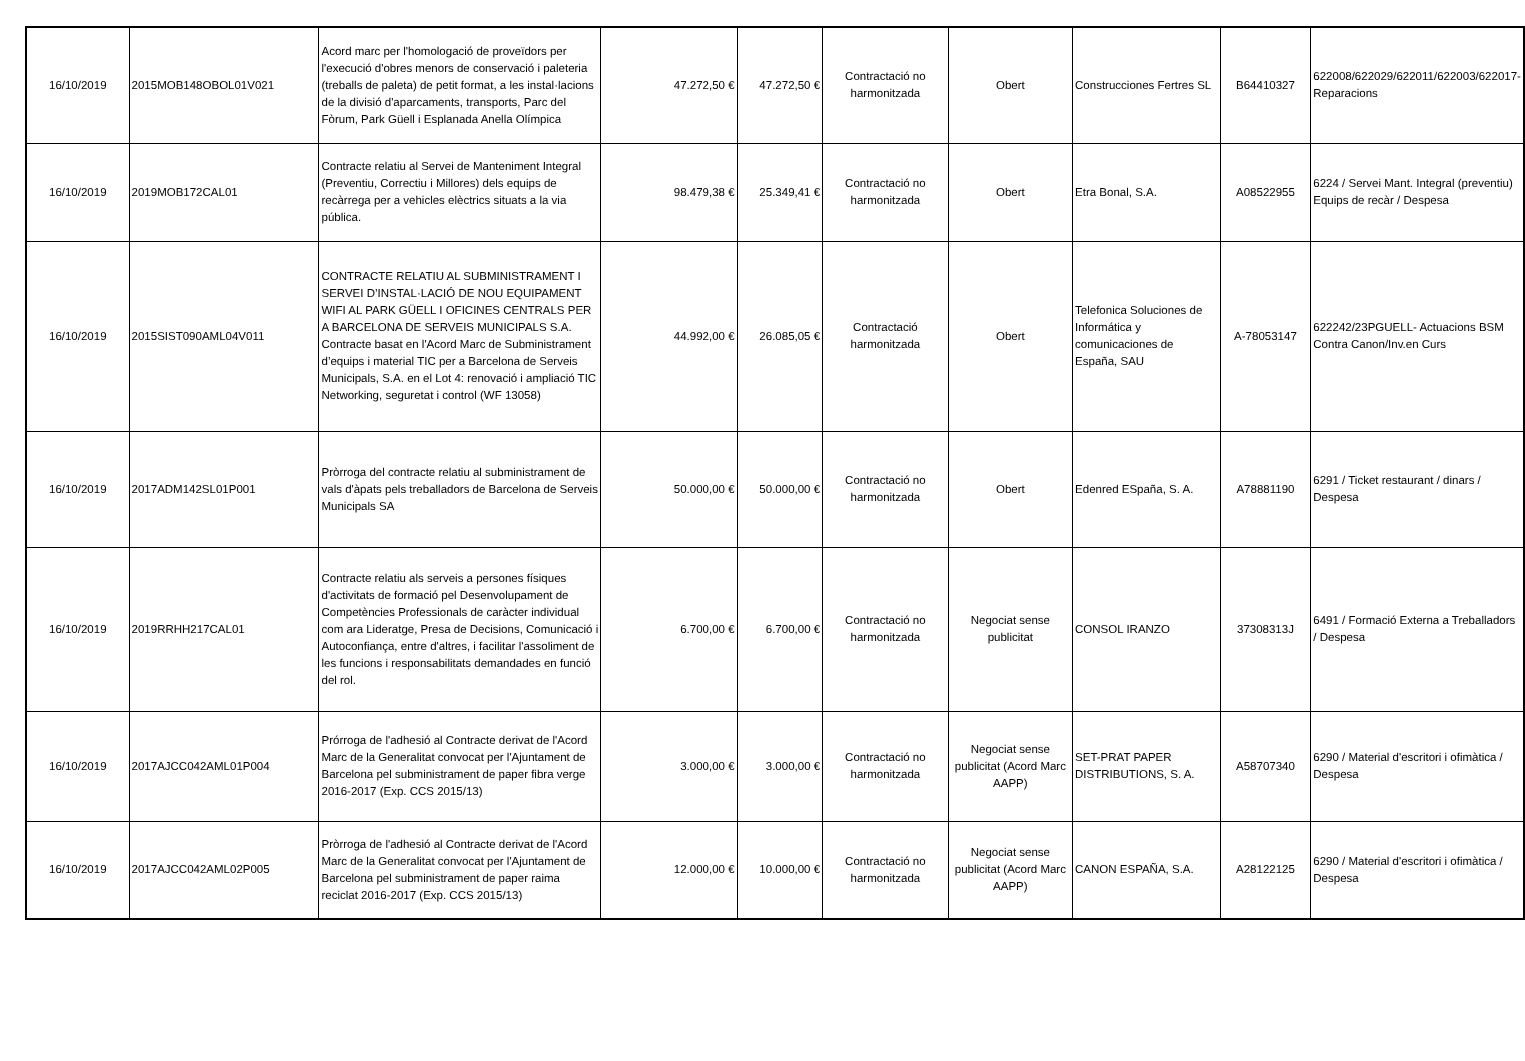| 16/10/2019 | 2015MOB148OBOL01V021 | Acord marc per l'homologació de proveïdors per l'execució d'obres menors de conservació i paleteria (treballs de paleta) de petit format, a les instal·lacions de la divisió d'aparcaments, transports, Parc del Fòrum, Park Güell i Esplanada Anella Olímpica | 47.272,50 € | 47.272,50 € | Contractació no harmonitzada | Obert | Construcciones Fertres SL | B64410327 | 622008/622029/622011/622003/622017-Reparacions |
| 16/10/2019 | 2019MOB172CAL01 | Contracte relatiu al Servei de Manteniment Integral (Preventiu, Correctiu i Millores) dels equips de recàrrega per a vehicles elèctrics situats a la via pública. | 98.479,38 € | 25.349,41 € | Contractació no harmonitzada | Obert | Etra Bonal, S.A. | A08522955 | 6224 / Servei Mant. Integral (preventiu) Equips de recàr / Despesa |
| 16/10/2019 | 2015SIST090AML04V011 | CONTRACTE RELATIU AL SUBMINISTRAMENT I SERVEI D’INSTAL·LACIÓ DE NOU EQUIPAMENT WIFI AL PARK GÜELL I OFICINES CENTRALS PER A BARCELONA DE SERVEIS MUNICIPALS S.A. Contracte basat en l'Acord Marc de Subministrament d’equips i material TIC per a Barcelona de Serveis Municipals, S.A. en el Lot 4: renovació i ampliació TIC Networking, seguretat i control (WF 13058) | 44.992,00 € | 26.085,05 € | Contractació harmonitzada | Obert | Telefonica Soluciones de Informática y comunicaciones de España, SAU | A-78053147 | 622242/23PGUELL- Actuacions BSM Contra Canon/Inv.en Curs |
| 16/10/2019 | 2017ADM142SL01P001 | Pròrroga del contracte relatiu al subministrament de vals d'àpats pels treballadors de Barcelona de Serveis Municipals SA | 50.000,00 € | 50.000,00 € | Contractació no harmonitzada | Obert | Edenred ESpaña, S. A. | A78881190 | 6291 / Ticket restaurant / dinars / Despesa |
| 16/10/2019 | 2019RRHH217CAL01 | Contracte relatiu als serveis a persones físiques d'activitats de formació pel Desenvolupament de Competències Professionals de caràcter individual com ara Lideratge, Presa de Decisions, Comunicació i Autoconfiança, entre d'altres, i facilitar l'assoliment de les funcions i responsabilitats demandades en funció del rol. | 6.700,00 € | 6.700,00 € | Contractació no harmonitzada | Negociat sense publicitat | CONSOL IRANZO | 37308313J | 6491 / Formació Externa a Treballadors / Despesa |
| 16/10/2019 | 2017AJCC042AML01P004 | Prórroga de l'adhesió al Contracte derivat de l'Acord Marc de la Generalitat convocat per l'Ajuntament de Barcelona pel subministrament de paper fibra verge 2016-2017 (Exp. CCS 2015/13) | 3.000,00 € | 3.000,00 € | Contractació no harmonitzada | Negociat sense publicitat (Acord Marc AAPP) | SET-PRAT PAPER DISTRIBUTIONS, S. A. | A58707340 | 6290 / Material d'escritori i ofimàtica / Despesa |
| 16/10/2019 | 2017AJCC042AML02P005 | Pròrroga de l'adhesió al Contracte derivat de l'Acord Marc de la Generalitat convocat per l'Ajuntament de Barcelona pel subministrament de paper raima reciclat 2016-2017 (Exp. CCS 2015/13) | 12.000,00 € | 10.000,00 € | Contractació no harmonitzada | Negociat sense publicitat (Acord Marc AAPP) | CANON ESPAÑA, S.A. | A28122125 | 6290 / Material d'escritori i ofimàtica / Despesa |